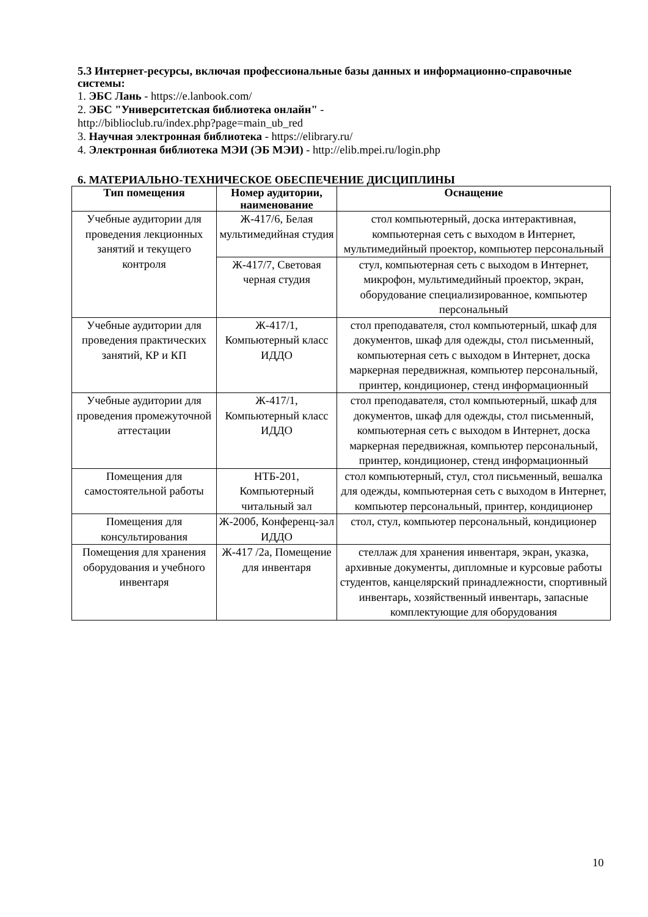5.3 Интернет-ресурсы, включая профессиональные базы данных и информационно-справочные системы:
1. ЭБС Лань - https://e.lanbook.com/
2. ЭБС "Университетская библиотека онлайн" -
http://biblioclub.ru/index.php?page=main_ub_red
3. Научная электронная библиотека - https://elibrary.ru/
4. Электронная библиотека МЭИ (ЭБ МЭИ) - http://elib.mpei.ru/login.php
6. МАТЕРИАЛЬНО-ТЕХНИЧЕСКОЕ ОБЕСПЕЧЕНИЕ ДИСЦИПЛИНЫ
| Тип помещения | Номер аудитории, наименование | Оснащение |
| --- | --- | --- |
| Учебные аудитории для проведения лекционных занятий и текущего контроля | Ж-417/6, Белая мультимедийная студия | стол компьютерный, доска интерактивная, компьютерная сеть с выходом в Интернет, мультимедийный проектор, компьютер персональный |
| | Ж-417/7, Световая черная студия | стул, компьютерная сеть с выходом в Интернет, микрофон, мультимедийный проектор, экран, оборудование специализированное, компьютер персональный |
| Учебные аудитории для проведения практических занятий, КР и КП | Ж-417/1, Компьютерный класс ИДДО | стол преподавателя, стол компьютерный, шкаф для документов, шкаф для одежды, стол письменный, компьютерная сеть с выходом в Интернет, доска маркерная передвижная, компьютер персональный, принтер, кондиционер, стенд информационный |
| Учебные аудитории для проведения промежуточной аттестации | Ж-417/1, Компьютерный класс ИДДО | стол преподавателя, стол компьютерный, шкаф для документов, шкаф для одежды, стол письменный, компьютерная сеть с выходом в Интернет, доска маркерная передвижная, компьютер персональный, принтер, кондиционер, стенд информационный |
| Помещения для самостоятельной работы | НТБ-201, Компьютерный читальный зал | стол компьютерный, стул, стол письменный, вешалка для одежды, компьютерная сеть с выходом в Интернет, компьютер персональный, принтер, кондиционер |
| Помещения для консультирования | Ж-200б, Конференц-зал ИДДО | стол, стул, компьютер персональный, кондиционер |
| Помещения для хранения оборудования и учебного инвентаря | Ж-417 /2а, Помещение для инвентаря | стеллаж для хранения инвентаря, экран, указка, архивные документы, дипломные и курсовые работы студентов, канцелярский принадлежности, спортивный инвентарь, хозяйственный инвентарь, запасные комплектующие для оборудования |
10